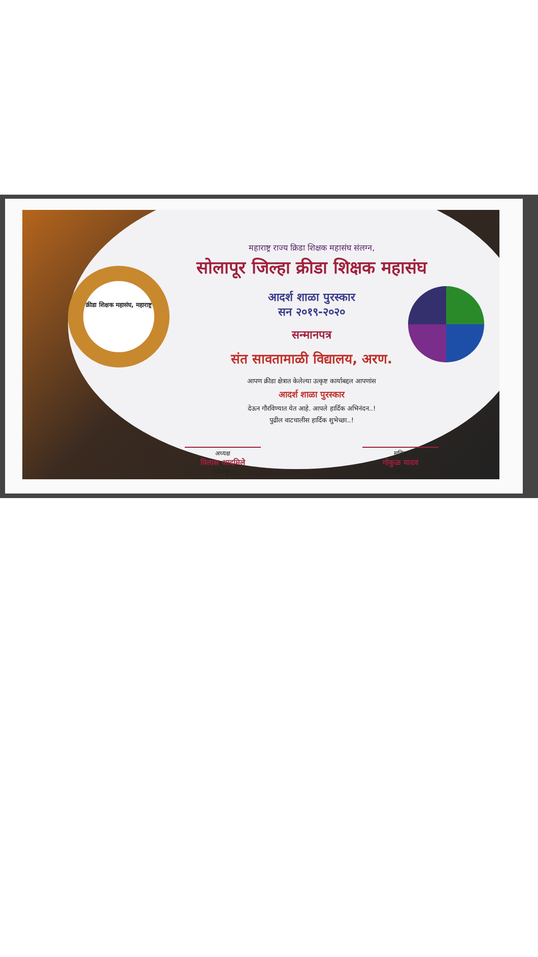क्रीडा शिक्षक महासंघ, महाराष्ट्र
महाराष्ट्र राज्य क्रिडा शिक्षक महासंघ संलग्न,
सोलापूर जिल्हा क्रीडा शिक्षक महासंघ
आदर्श शाळा पुरस्कार
सन २०१९-२०२०
सन्मानपत्र
संत सावतामाळी विद्यालय, अरण.
आपण क्रीडा क्षेत्रात केलेल्या उत्कृष्ट कार्याबद्दल आपणांस
आदर्श शाळा पुरस्कार
देऊन गौरविण्यात येत आहे. आपले हार्दिक अभिनंदन..!
पुढील वाटचालीस हार्दिक शुभेच्छा..!
अध्यक्ष
विलास आदमिले
(पंढरपूर)
सचिव
गोकुळ यादव
(उ.सोलापूर)